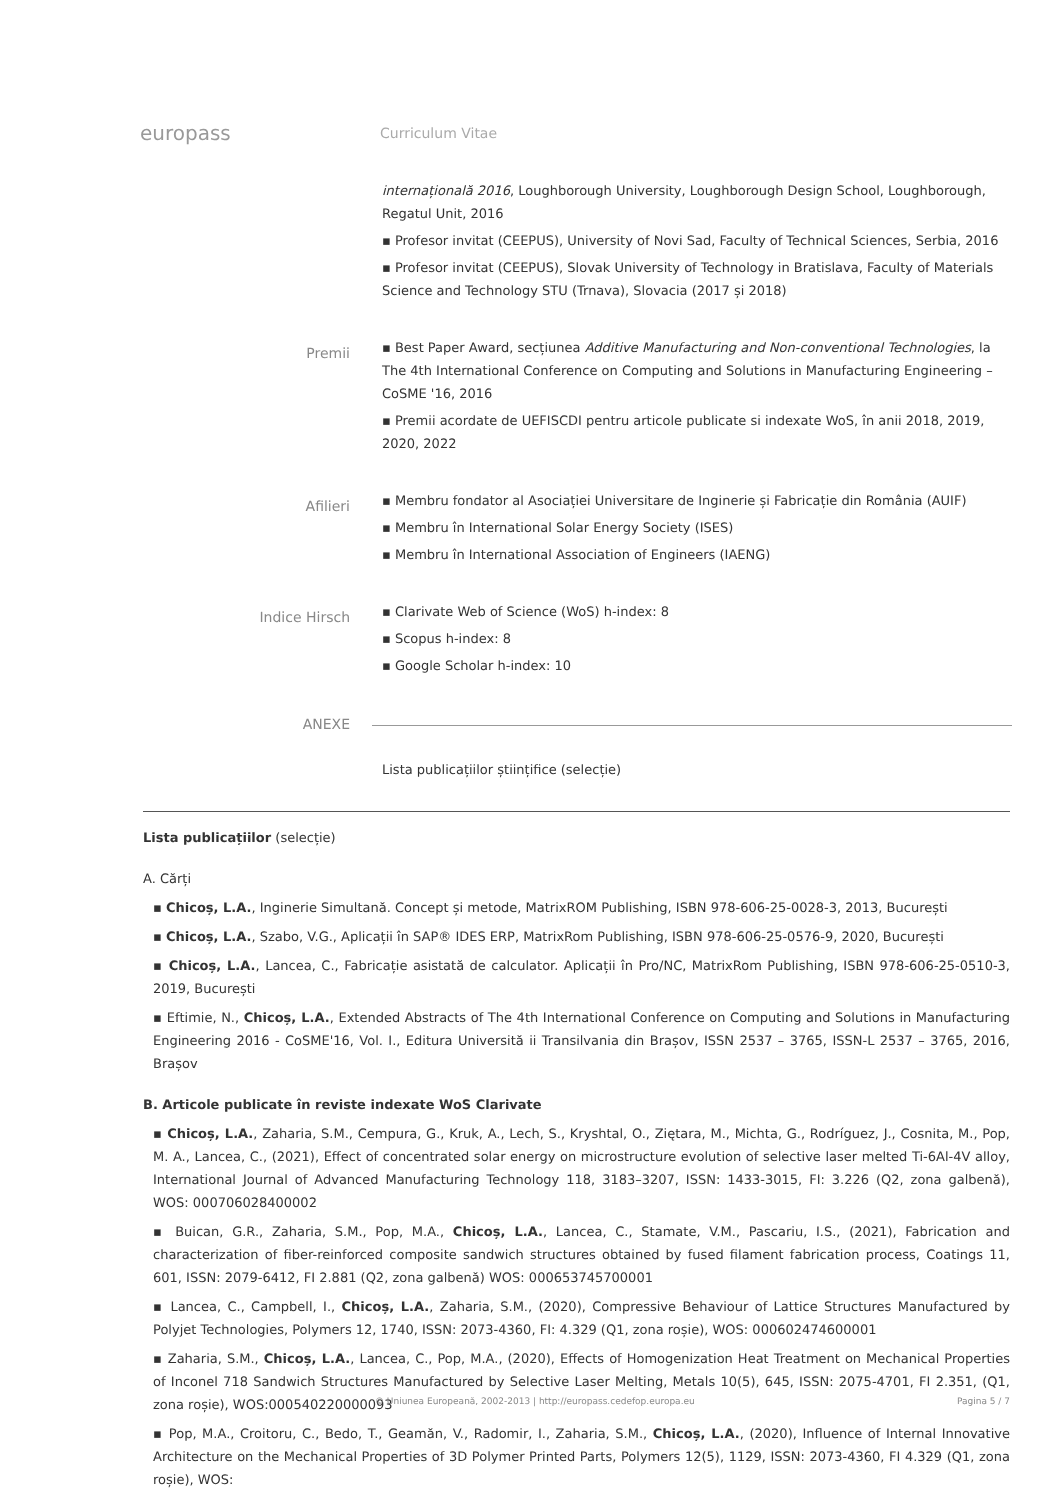europass
Curriculum Vitae
internațională 2016, Loughborough University, Loughborough Design School, Loughborough, Regatul Unit, 2016
▪ Profesor invitat (CEEPUS), University of Novi Sad, Faculty of Technical Sciences, Serbia, 2016
▪ Profesor invitat (CEEPUS), Slovak University of Technology in Bratislava, Faculty of Materials Science and Technology STU (Trnava), Slovacia (2017 și 2018)
Premii
▪ Best Paper Award, secțiunea Additive Manufacturing and Non-conventional Technologies, la The 4th International Conference on Computing and Solutions in Manufacturing Engineering – CoSME '16, 2016
▪ Premii acordate de UEFISCDI pentru articole publicate si indexate WoS, în anii 2018, 2019, 2020, 2022
Afilieri
▪ Membru fondator al Asociației Universitare de Inginerie și Fabricație din România (AUIF)
▪ Membru în International Solar Energy Society (ISES)
▪ Membru în International Association of Engineers (IAENG)
Indice Hirsch
▪ Clarivate Web of Science (WoS) h-index: 8
▪ Scopus h-index: 8
▪ Google Scholar h-index: 10
ANEXE
Lista publicațiilor științifice (selecție)
Lista publicațiilor (selecție)
A. Cărți
▪ Chicoș, L.A., Inginerie Simultană. Concept și metode, MatrixROM Publishing, ISBN 978-606-25-0028-3, 2013, București
▪ Chicoș, L.A., Szabo, V.G., Aplicații în SAP® IDES ERP, MatrixRom Publishing, ISBN 978-606-25-0576-9, 2020, București
▪ Chicoș, L.A., Lancea, C., Fabricație asistată de calculator. Aplicații în Pro/NC, MatrixRom Publishing, ISBN 978-606-25-0510-3, 2019, București
▪ Eftimie, N., Chicoș, L.A., Extended Abstracts of The 4th International Conference on Computing and Solutions in Manufacturing Engineering 2016 - CoSME'16, Vol. I., Editura Universită ii Transilvania din Brașov, ISSN 2537 – 3765, ISSN-L 2537 – 3765, 2016, Brașov
B. Articole publicate în reviste indexate WoS Clarivate
▪ Chicoș, L.A., Zaharia, S.M., Cempura, G., Kruk, A., Lech, S., Kryshtal, O., Ziętara, M., Michta, G., Rodríguez, J., Cosnita, M., Pop, M. A., Lancea, C., (2021), Effect of concentrated solar energy on microstructure evolution of selective laser melted Ti-6Al-4V alloy, International Journal of Advanced Manufacturing Technology 118, 3183–3207, ISSN: 1433-3015, FI: 3.226 (Q2, zona galbenă), WOS: 000706028400002
▪ Buican, G.R., Zaharia, S.M., Pop, M.A., Chicoș, L.A., Lancea, C., Stamate, V.M., Pascariu, I.S., (2021), Fabrication and characterization of fiber-reinforced composite sandwich structures obtained by fused filament fabrication process, Coatings 11, 601, ISSN: 2079-6412, FI 2.881 (Q2, zona galbenă) WOS: 000653745700001
▪ Lancea, C., Campbell, I., Chicoș, L.A., Zaharia, S.M., (2020), Compressive Behaviour of Lattice Structures Manufactured by Polyjet Technologies, Polymers 12, 1740, ISSN: 2073-4360, FI: 4.329 (Q1, zona roșie), WOS: 000602474600001
▪ Zaharia, S.M., Chicoș, L.A., Lancea, C., Pop, M.A., (2020), Effects of Homogenization Heat Treatment on Mechanical Properties of Inconel 718 Sandwich Structures Manufactured by Selective Laser Melting, Metals 10(5), 645, ISSN: 2075-4701, FI 2.351, (Q1, zona roșie), WOS:000540220000093
▪ Pop, M.A., Croitoru, C., Bedo, T., Geamăn, V., Radomir, I., Zaharia, S.M., Chicoș, L.A., (2020), Influence of Internal Innovative Architecture on the Mechanical Properties of 3D Polymer Printed Parts, Polymers 12(5), 1129, ISSN: 2073-4360, FI 4.329 (Q1, zona roșie), WOS:
© Uniunea Europeană, 2002-2013 | http://europass.cedefop.europa.eu Pagina 5 / 7